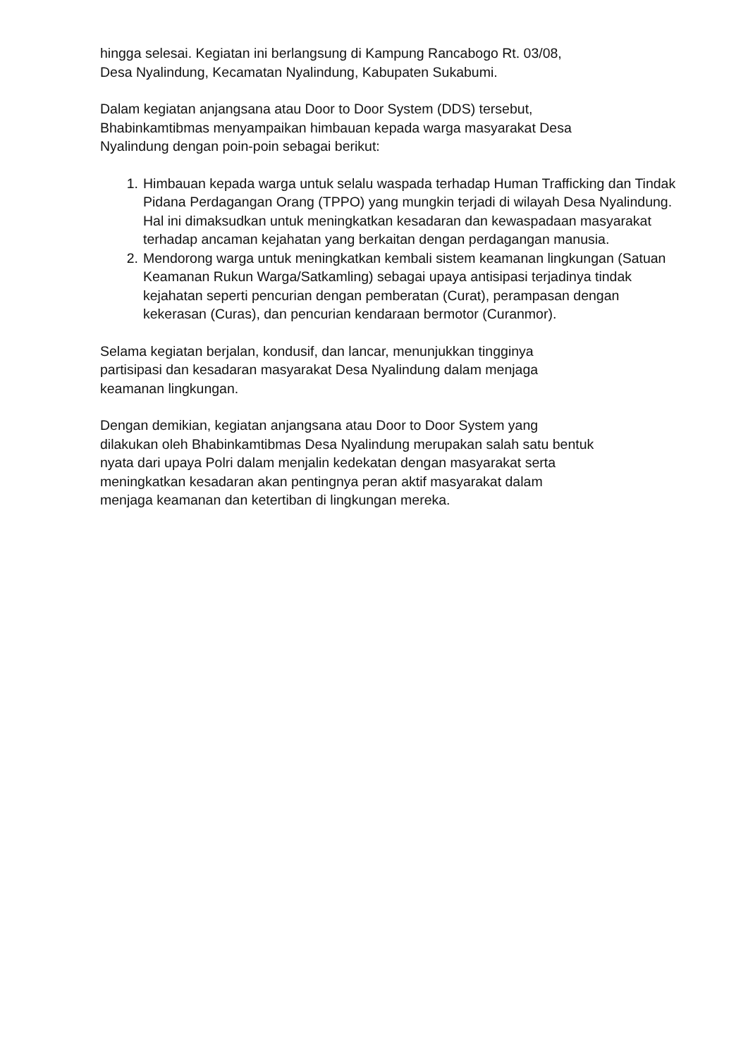hingga selesai. Kegiatan ini berlangsung di Kampung Rancabogo Rt. 03/08,
Desa Nyalindung, Kecamatan Nyalindung, Kabupaten Sukabumi.
Dalam kegiatan anjangsana atau Door to Door System (DDS) tersebut,
Bhabinkamtibmas menyampaikan himbauan kepada warga masyarakat Desa
Nyalindung dengan poin-poin sebagai berikut:
1. Himbauan kepada warga untuk selalu waspada terhadap Human Trafficking dan Tindak Pidana Perdagangan Orang (TPPO) yang mungkin terjadi di wilayah Desa Nyalindung. Hal ini dimaksudkan untuk meningkatkan kesadaran dan kewaspadaan masyarakat terhadap ancaman kejahatan yang berkaitan dengan perdagangan manusia.
2. Mendorong warga untuk meningkatkan kembali sistem keamanan lingkungan (Satuan Keamanan Rukun Warga/Satkamling) sebagai upaya antisipasi terjadinya tindak kejahatan seperti pencurian dengan pemberatan (Curat), perampasan dengan kekerasan (Curas), dan pencurian kendaraan bermotor (Curanmor).
Selama kegiatan berjalan, kondusif, dan lancar, menunjukkan tingginya
partisipasi dan kesadaran masyarakat Desa Nyalindung dalam menjaga
keamanan lingkungan.
Dengan demikian, kegiatan anjangsana atau Door to Door System yang
dilakukan oleh Bhabinkamtibmas Desa Nyalindung merupakan salah satu bentuk
nyata dari upaya Polri dalam menjalin kedekatan dengan masyarakat serta
meningkatkan kesadaran akan pentingnya peran aktif masyarakat dalam
menjaga keamanan dan ketertiban di lingkungan mereka.